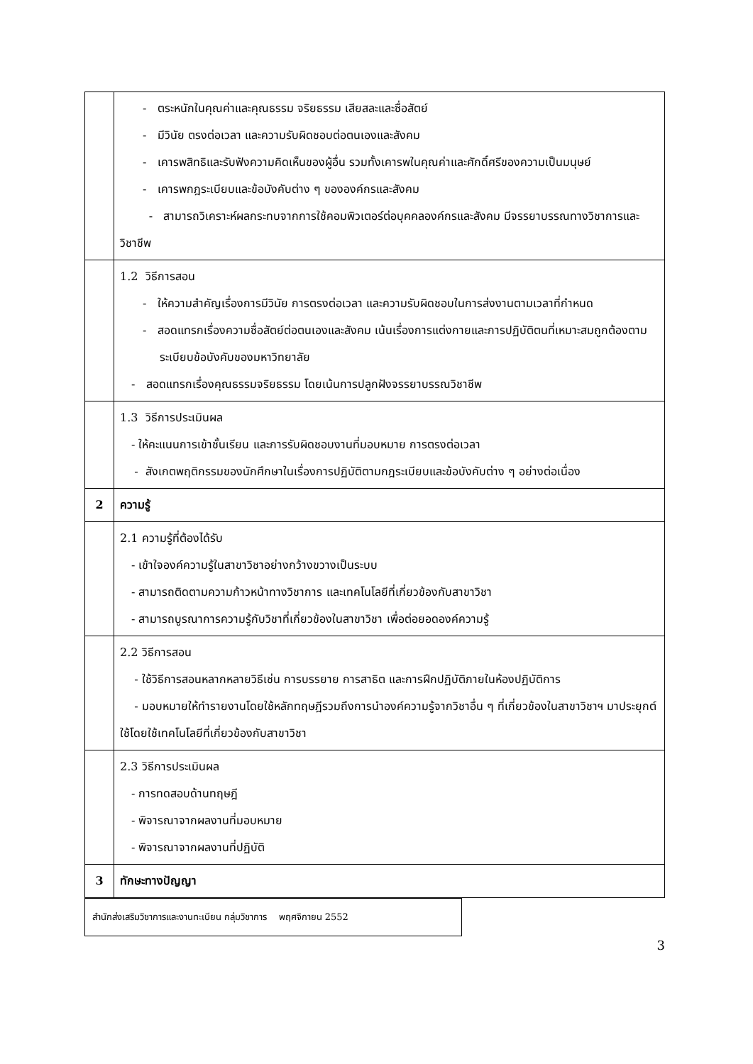| | - ตระหนักในคุณค่าและคุณธรรม จริยธรรม เสียสละและซื่อสัตย์ - มีวินัย ตรงต่อเวลา และความรับผิดชอบต่อตนเองและสังคม - เคารพสิทธิและรับฟังความคิดเห็นของผู้อื่น รวมทั้งเคารพในคุณค่าและศักดิ์ศรีของความเป็นมนุษย์ - เคารพกฎระเบียบและข้อบังคับต่าง ๆ ขององค์กรและสังคม - สามารถวิเคราะห์ผลกระทบจากการใช้คอมพิวเตอร์ต่อบุคคลองค์กรและสังคม มีจรรยาบรรณทางวิชาการและวิชาชีพ |
| | 1.2 วิธีการสอน - ให้ความสำคัญเรื่องการมีวินัย การตรงต่อเวลา และความรับผิดชอบในการส่งงานตามเวลาที่กำหนด - สอดแทรกเรื่องความซื่อสัตย์ต่อตนเองและสังคม เน้นเรื่องการแต่งกายและการปฏิบัติตนที่เหมาะสมถูกต้องตามระเบียบข้อบังคับของมหาวิทยาลัย - สอดแทรกเรื่องคุณธรรมจริยธรรม โดยเน้นการปลูกฝังจรรยาบรรณวิชาชีพ |
| | 1.3 วิธีการประเมินผล - ให้คะแนนการเข้าชั้นเรียน และการรับผิดชอบงานที่มอบหมาย การตรงต่อเวลา - สังเกตพฤติกรรมของนักศึกษาในเรื่องการปฏิบัติตามกฎระเบียบและข้อบังคับต่าง ๆ อย่างต่อเนื่อง |
| 2 | ความรู้ |
| | 2.1 ความรู้ที่ต้องได้รับ - เข้าใจองค์ความรู้ในสาขาวิชาอย่างกว้างขวางเป็นระบบ - สามารถติดตามความก้าวหน้าทางวิชาการ และเทคโนโลยีที่เกี่ยวข้องกับสาขาวิชา - สามารถบูรณาการความรู้กับวิชาที่เกี่ยวข้องในสาขาวิชา เพื่อต่อยอดองค์ความรู้ |
| | 2.2 วิธีการสอน - ใช้วิธีการสอนหลากหลายวิธีเช่น การบรรยาย การสาธิต และการฝึกปฏิบัติภายในห้องปฏิบัติการ - มอบหมายให้ทำรายงานโดยใช้หลักทฤษฎีรวมถึงการนำองค์ความรู้จากวิชาอื่น ๆ ที่เกี่ยวข้องในสาขาวิชาฯ มาประยุกต์ใช้โดยใช้เทคโนโลยีที่เกี่ยวข้องกับสาขาวิชา |
| | 2.3 วิธีการประเมินผล - การทดสอบด้านทฤษฎี - พิจารณาจากผลงานที่มอบหมาย - พิจารณาจากผลงานที่ปฏิบัติ |
| 3 | ทักษะทางปัญญา |
สำนักส่งเสริมวิชาการและงานทะเบียน กลุ่มวิชาการ พฤศจิกายน 2552
3